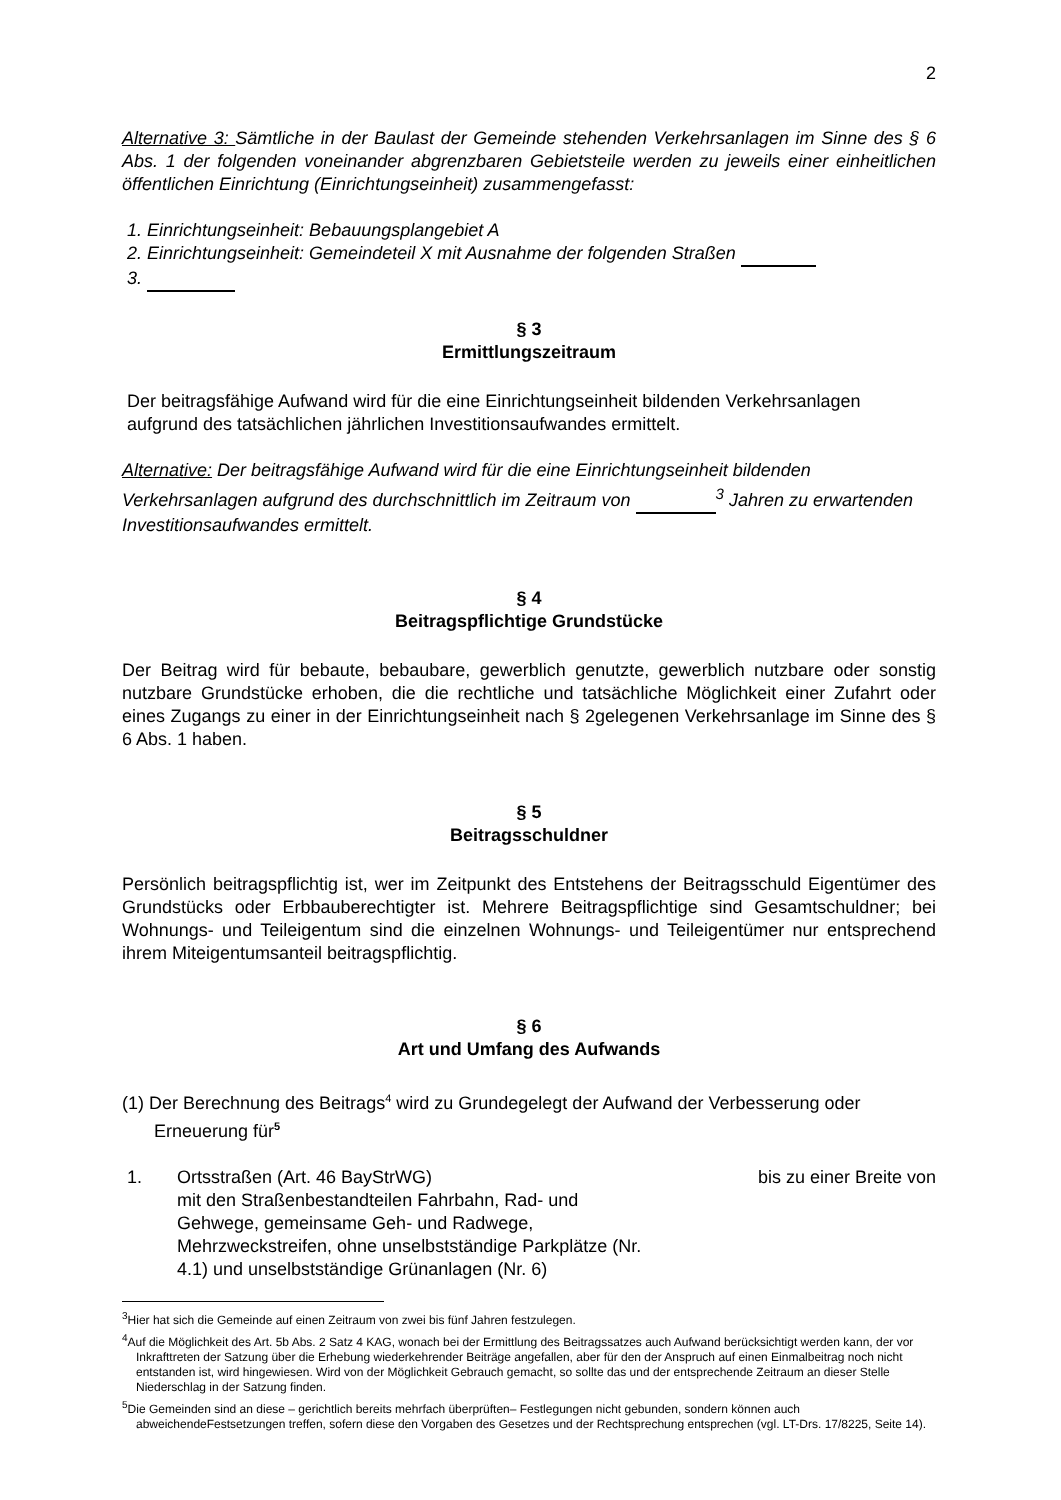2
Alternative 3: Sämtliche in der Baulast der Gemeinde stehenden Verkehrsanlagen im Sinne des § 6 Abs. 1 der folgenden voneinander abgrenzbaren Gebietsteile werden zu jeweils einer einheitlichen öffentlichen Einrichtung (Einrichtungseinheit) zusammengefasst:
1. Einrichtungseinheit: Bebauungsplangebiet A
2. Einrichtungseinheit: Gemeindeteil X mit Ausnahme der folgenden Straßen
3.
§ 3
Ermittlungszeitraum
Der beitragsfähige Aufwand wird für die eine Einrichtungseinheit bildenden Verkehrsanlagen aufgrund des tatsächlichen jährlichen Investitionsaufwandes ermittelt.
Alternative: Der beitragsfähige Aufwand wird für die eine Einrichtungseinheit bildenden Verkehrsanlagen aufgrund des durchschnittlich im Zeitraum von <sup>3</sup> Jahren zu erwartenden Investitionsaufwandes ermittelt.
§ 4
Beitragspflichtige Grundstücke
Der Beitrag wird für bebaute, bebaubare, gewerblich genutzte, gewerblich nutzbare oder sonstig nutzbare Grundstücke erhoben, die die rechtliche und tatsächliche Möglichkeit einer Zufahrt oder eines Zugangs zu einer in der Einrichtungseinheit nach § 2gelegenen Verkehrsanlage im Sinne des § 6 Abs. 1 haben.
§ 5
Beitragsschuldner
Persönlich beitragspflichtig ist, wer im Zeitpunkt des Entstehens der Beitragsschuld Eigentümer des Grundstücks oder Erbbauberechtigter ist. Mehrere Beitragspflichtige sind Gesamtschuldner; bei Wohnungs- und Teileigentum sind die einzelnen Wohnungs- und Teileigentümer nur entsprechend ihrem Miteigentumsanteil beitragspflichtig.
§ 6
Art und Umfang des Aufwands
(1) Der Berechnung des Beitrags<sup>4</sup> wird zu Grundegelegt der Aufwand der Verbesserung oder Erneuerung für<sup>5</sup>
1. Ortsstraßen (Art. 46 BayStrWG)
mit den Straßenbestandteilen Fahrbahn, Rad- und Gehwege, gemeinsame Geh- und Radwege, Mehrzweckstreifen, ohne unselbstständige Parkplätze (Nr. 4.1) und unselbstständige Grünanlagen (Nr. 6)
bis zu einer Breite von
<sup>3</sup> Hier hat sich die Gemeinde auf einen Zeitraum von zwei bis fünf Jahren festzulegen.
<sup>4</sup> Auf die Möglichkeit des Art. 5b Abs. 2 Satz 4 KAG, wonach bei der Ermittlung des Beitragssatzes auch Aufwand berücksichtigt werden kann, der vor Inkrafttreten der Satzung über die Erhebung wiederkehrender Beiträge angefallen, aber für den der Anspruch auf einen Einmalbeitrag noch nicht entstanden ist, wird hingewiesen. Wird von der Möglichkeit Gebrauch gemacht, so sollte das und der entsprechende Zeitraum an dieser Stelle Niederschlag in der Satzung finden.
<sup>5</sup> Die Gemeinden sind an diese – gerichtlich bereits mehrfach überprüften– Festlegungen nicht gebunden, sondern können auch abweichendeFestsetzungen treffen, sofern diese den Vorgaben des Gesetzes und der Rechtsprechung entsprechen (vgl. LT-Drs. 17/8225, Seite 14).